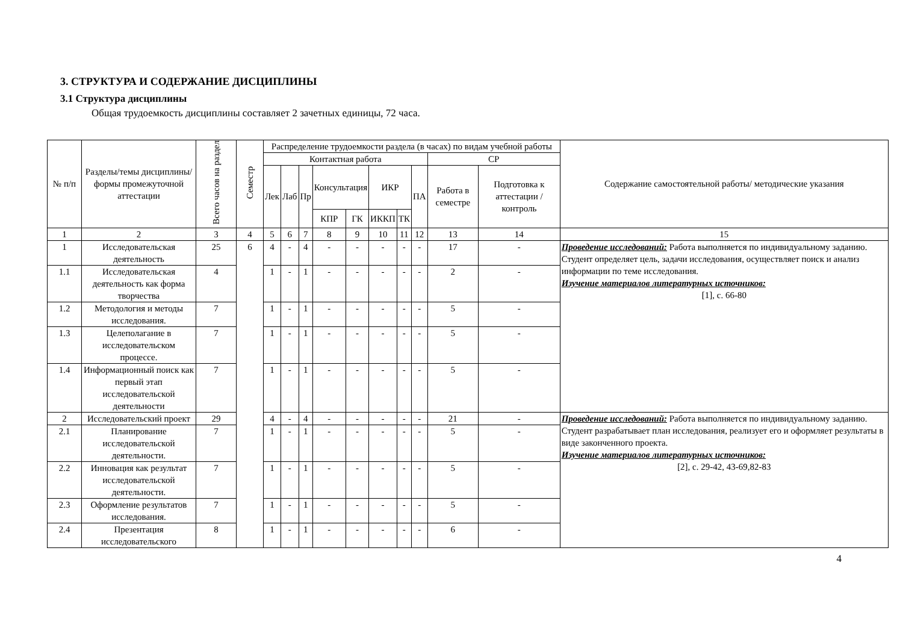3. СТРУКТУРА И СОДЕРЖАНИЕ ДИСЦИПЛИНЫ
3.1 Структура дисциплины
Общая трудоемкость дисциплины составляет 2 зачетных единицы, 72 часа.
| № п/п | Разделы/темы дисциплины/формы промежуточной аттестации | Всего часов на раздел | Семестр | Распределение трудоемкости раздела (в часах) по видам учебной работы | | | | | | | | | | Содержание самостоятельной работы/ методические указания |
| --- | --- | --- | --- | --- | --- | --- | --- | --- | --- | --- | --- | --- | --- | --- |
| | | | | Контактная работа | | | | | | | | СР | | |
| | | | | Лек | Лаб | Пр | Консультация | | ИКР | | ПА | Работа в семестре | Подготовка к аттестации /контроль | |
| | | | | | | | КПР | ГК | ИККП | ТК | | | | |
| 1 | 2 | 3 | 4 | 5 | 6 | 7 | 8 | 9 | 10 | 11 | 12 | 13 | 14 | 15 |
| 1 | Исследовательская деятельность | 25 | 6 | 4 | - | 4 | - | - | - | - | - | 17 | - | Проведение исследований: Работа выполняется по индивидуальному заданию. Студент определяет цель, задачи исследования, осуществляет поиск и анализ информации по теме исследования. Изучение материалов литературных источников: [1], с. 66-80 |
| 1.1 | Исследовательская деятельность как форма творчества | 4 | | 1 | - | 1 | - | - | - | - | - | 2 | - | |
| 1.2 | Методология и методы исследования. | 7 | | 1 | - | 1 | - | - | - | - | - | 5 | - | |
| 1.3 | Целеполагание в исследовательском процессе. | 7 | | 1 | - | 1 | - | - | - | - | - | 5 | - | |
| 1.4 | Информационный поиск как первый этап исследовательской деятельности | 7 | | 1 | - | 1 | - | - | - | - | - | 5 | - | |
| 2 | Исследовательский проект | 29 | | 4 | - | 4 | - | - | - | - | - | 21 | - | Проведение исследований: Работа выполняется по индивидуальному заданию. Студент разрабатывает план исследования, реализует его и оформляет результаты в виде законченного проекта. Изучение материалов литературных источников: [2], с. 29-42, 43-69,82-83 |
| 2.1 | Планирование исследовательской деятельности. | 7 | | 1 | - | 1 | - | - | - | - | - | 5 | - | |
| 2.2 | Инновация как результат исследовательской деятельности. | 7 | | 1 | - | 1 | - | - | - | - | - | 5 | - | |
| 2.3 | Оформление результатов исследования. | 7 | | 1 | - | 1 | - | - | - | - | - | 5 | - | |
| 2.4 | Презентация исследовательского | 8 | | 1 | - | 1 | - | - | - | - | - | 6 | - | |
4